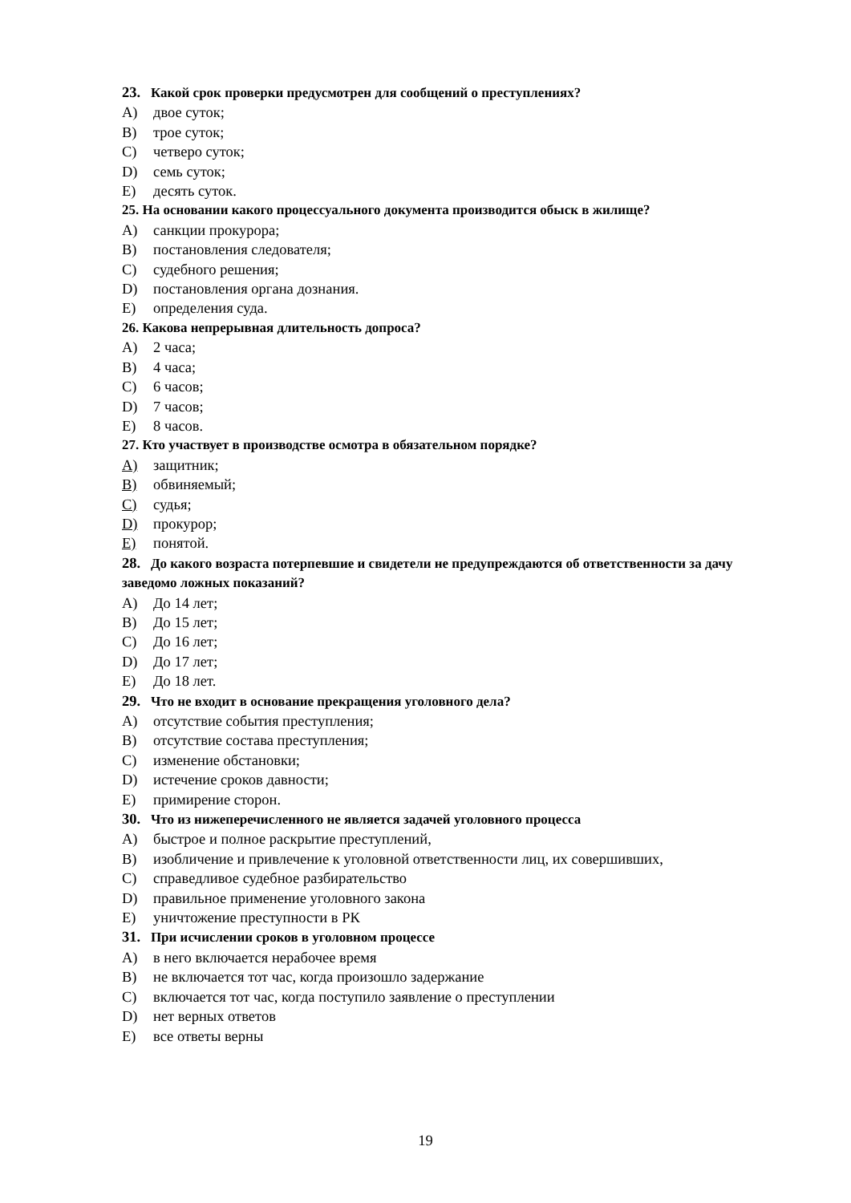23. Какой срок проверки предусмотрен для сообщений о преступлениях?
A) двое суток;
B) трое суток;
C) четверо суток;
D) семь суток;
E) десять суток.
25. На основании какого процессуального документа производится обыск в жилище?
A) санкции прокурора;
B) постановления следователя;
C) судебного решения;
D) постановления органа дознания.
E) определения суда.
26. Какова непрерывная длительность допроса?
A) 2 часа;
B) 4 часа;
C) 6 часов;
D) 7 часов;
E) 8 часов.
27. Кто участвует в производстве осмотра в обязательном порядке?
A) защитник;
B) обвиняемый;
C) судья;
D) прокурор;
E) понятой.
28. До какого возраста потерпевшие и свидетели не предупреждаются об ответственности за дачу заведомо ложных показаний?
A) До 14 лет;
B) До 15 лет;
C) До 16 лет;
D) До 17 лет;
E) До 18 лет.
29. Что не входит в основание прекращения уголовного дела?
A) отсутствие события преступления;
B) отсутствие состава преступления;
C) изменение обстановки;
D) истечение сроков давности;
E) примирение сторон.
30. Что из нижеперечисленного не является задачей уголовного процесса
A) быстрое и полное раскрытие преступлений,
B) изобличение и привлечение к уголовной ответственности лиц, их совершивших,
C) справедливое судебное разбирательство
D) правильное применение уголовного закона
E) уничтожение преступности в РК
31. При исчислении сроков в уголовном процессе
A) в него включается нерабочее время
B) не включается тот час, когда произошло задержание
C) включается тот час, когда поступило заявление о преступлении
D) нет верных ответов
E) все ответы верны
19